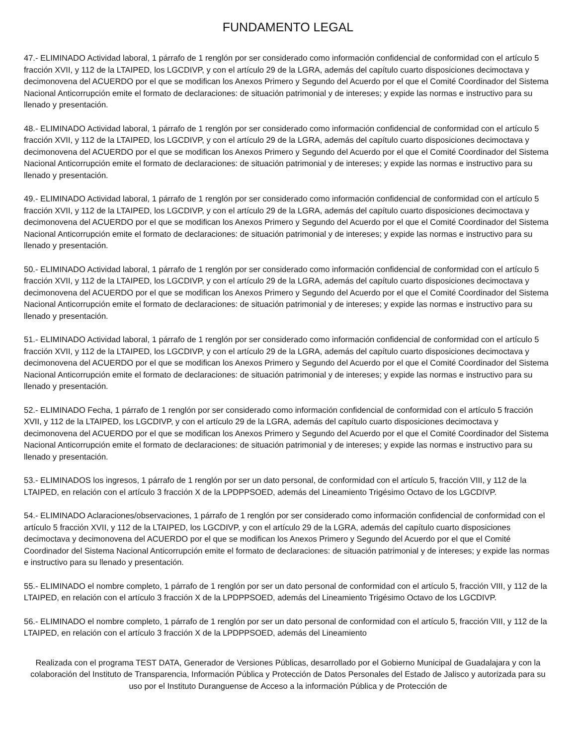FUNDAMENTO LEGAL
47.- ELIMINADO Actividad laboral, 1 párrafo de 1 renglón por ser considerado como información confidencial de conformidad con el artículo 5 fracción XVII, y 112 de la LTAIPED, los LGCDIVP, y con el artículo 29 de la LGRA, además del capítulo cuarto disposiciones decimoctava y decimonovena del ACUERDO por el que se modifican los Anexos Primero y Segundo del Acuerdo por el que el Comité Coordinador del Sistema Nacional Anticorrupción emite el formato de declaraciones: de situación patrimonial y de intereses; y expide las normas e instructivo para su llenado y presentación.
48.- ELIMINADO Actividad laboral, 1 párrafo de 1 renglón por ser considerado como información confidencial de conformidad con el artículo 5 fracción XVII, y 112 de la LTAIPED, los LGCDIVP, y con el artículo 29 de la LGRA, además del capítulo cuarto disposiciones decimoctava y decimonovena del ACUERDO por el que se modifican los Anexos Primero y Segundo del Acuerdo por el que el Comité Coordinador del Sistema Nacional Anticorrupción emite el formato de declaraciones: de situación patrimonial y de intereses; y expide las normas e instructivo para su llenado y presentación.
49.- ELIMINADO Actividad laboral, 1 párrafo de 1 renglón por ser considerado como información confidencial de conformidad con el artículo 5 fracción XVII, y 112 de la LTAIPED, los LGCDIVP, y con el artículo 29 de la LGRA, además del capítulo cuarto disposiciones decimoctava y decimonovena del ACUERDO por el que se modifican los Anexos Primero y Segundo del Acuerdo por el que el Comité Coordinador del Sistema Nacional Anticorrupción emite el formato de declaraciones: de situación patrimonial y de intereses; y expide las normas e instructivo para su llenado y presentación.
50.- ELIMINADO Actividad laboral, 1 párrafo de 1 renglón por ser considerado como información confidencial de conformidad con el artículo 5 fracción XVII, y 112 de la LTAIPED, los LGCDIVP, y con el artículo 29 de la LGRA, además del capítulo cuarto disposiciones decimoctava y decimonovena del ACUERDO por el que se modifican los Anexos Primero y Segundo del Acuerdo por el que el Comité Coordinador del Sistema Nacional Anticorrupción emite el formato de declaraciones: de situación patrimonial y de intereses; y expide las normas e instructivo para su llenado y presentación.
51.- ELIMINADO Actividad laboral, 1 párrafo de 1 renglón por ser considerado como información confidencial de conformidad con el artículo 5 fracción XVII, y 112 de la LTAIPED, los LGCDIVP, y con el artículo 29 de la LGRA, además del capítulo cuarto disposiciones decimoctava y decimonovena del ACUERDO por el que se modifican los Anexos Primero y Segundo del Acuerdo por el que el Comité Coordinador del Sistema Nacional Anticorrupción emite el formato de declaraciones: de situación patrimonial y de intereses; y expide las normas e instructivo para su llenado y presentación.
52.- ELIMINADO Fecha, 1 párrafo de 1 renglón por ser considerado como información confidencial de conformidad con el artículo 5 fracción XVII, y 112 de la LTAIPED, los LGCDIVP, y con el artículo 29 de la LGRA, además del capítulo cuarto disposiciones decimoctava y decimonovena del ACUERDO por el que se modifican los Anexos Primero y Segundo del Acuerdo por el que el Comité Coordinador del Sistema Nacional Anticorrupción emite el formato de declaraciones: de situación patrimonial y de intereses; y expide las normas e instructivo para su llenado y presentación.
53.- ELIMINADOS los ingresos, 1 párrafo de 1 renglón por ser un dato personal, de conformidad con el artículo 5, fracción VIII, y 112 de la LTAIPED, en relación con el artículo 3 fracción X de la LPDPPSOED, además del Lineamiento Trigésimo Octavo de los LGCDIVP.
54.- ELIMINADO Aclaraciones/observaciones, 1 párrafo de 1 renglón por ser considerado como información confidencial de conformidad con el artículo 5 fracción XVII, y 112 de la LTAIPED, los LGCDIVP, y con el artículo 29 de la LGRA, además del capítulo cuarto disposiciones decimoctava y decimonovena del ACUERDO por el que se modifican los Anexos Primero y Segundo del Acuerdo por el que el Comité Coordinador del Sistema Nacional Anticorrupción emite el formato de declaraciones: de situación patrimonial y de intereses; y expide las normas e instructivo para su llenado y presentación.
55.- ELIMINADO el nombre completo, 1 párrafo de 1 renglón por ser un dato personal de conformidad con el artículo 5, fracción VIII, y 112 de la LTAIPED, en relación con el artículo 3 fracción X de la LPDPPSOED, además del Lineamiento Trigésimo Octavo de los LGCDIVP.
56.- ELIMINADO el nombre completo, 1 párrafo de 1 renglón por ser un dato personal de conformidad con el artículo 5, fracción VIII, y 112 de la LTAIPED, en relación con el artículo 3 fracción X de la LPDPPSOED, además del Lineamiento
Realizada con el programa TEST DATA, Generador de Versiones Públicas, desarrollado por el Gobierno Municipal de Guadalajara y con la colaboración del Instituto de Transparencia, Información Pública y Protección de Datos Personales del Estado de Jalisco y autorizada para su uso por el Instituto Duranguense de Acceso a la información Pública y de Protección de